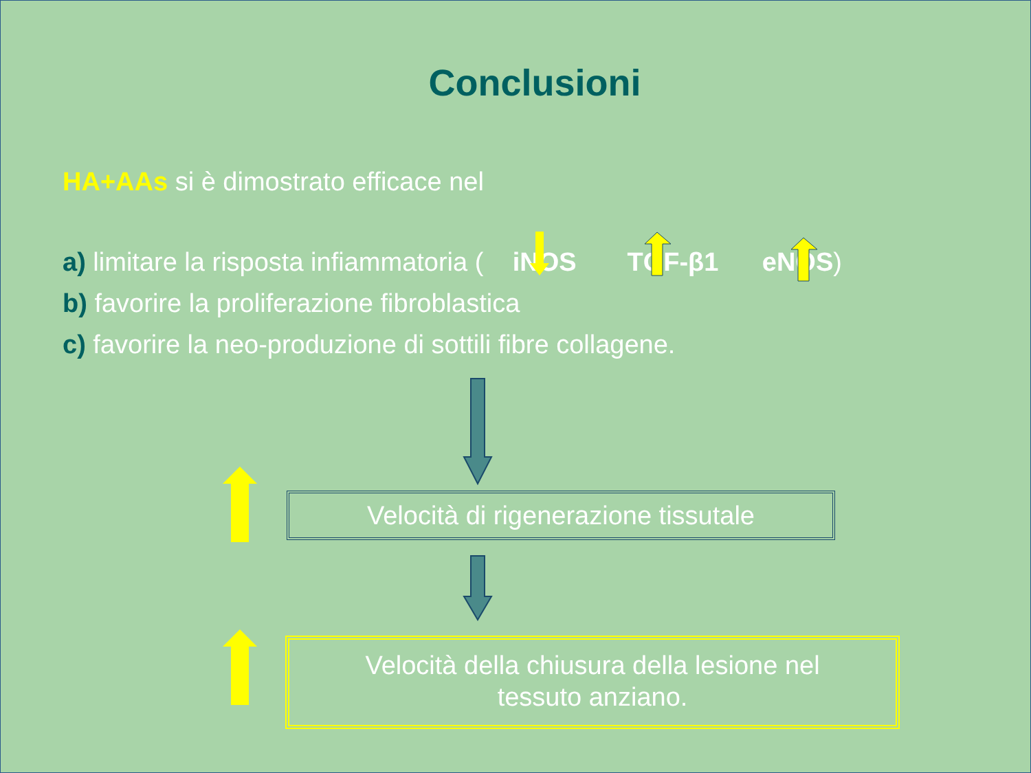Conclusioni
HA+AAs si è dimostrato efficace nel
a) limitare la risposta infiammatoria ( iNOS TGF-β1 eNOS)
b) favorire la proliferazione fibroblastica
c) favorire la neo-produzione di sottili fibre collagene.
Velocità di rigenerazione tissutale
Velocità della chiusura della lesione nel
tessuto anziano.